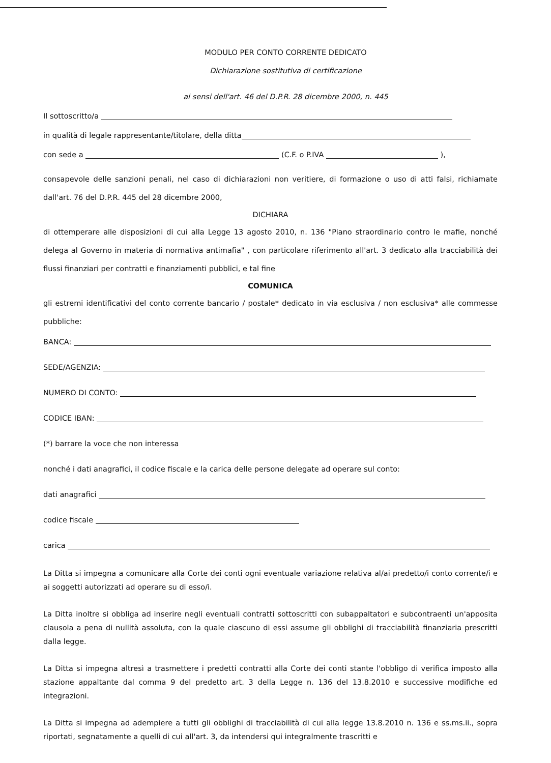MODULO PER CONTO CORRENTE DEDICATO
Dichiarazione sostitutiva di certificazione
ai sensi dell'art. 46 del D.P.R. 28 dicembre 2000, n. 445
Il sottoscritto/a
in qualità di legale rappresentante/titolare, della ditta
con sede a (C.F. o P.IVA ),
consapevole delle sanzioni penali, nel caso di dichiarazioni non veritiere, di formazione o uso di atti falsi, richiamate dall'art. 76 del D.P.R. 445 del 28 dicembre 2000,
DICHIARA
di ottemperare alle disposizioni di cui alla Legge 13 agosto 2010, n. 136 "Piano straordinario contro le mafie, nonché delega al Governo in materia di normativa antimafia" , con particolare riferimento all'art. 3 dedicato alla tracciabilità dei flussi finanziari per contratti e finanziamenti pubblici, e tal fine
COMUNICA
gli estremi identificativi del conto corrente bancario / postale* dedicato in via esclusiva / non esclusiva* alle commesse pubbliche:
BANCA:
SEDE/AGENZIA:
NUMERO DI CONTO:
CODICE IBAN:
(*) barrare la voce che non interessa
nonché i dati anagrafici, il codice fiscale e la carica delle persone delegate ad operare sul conto:
dati anagrafici
codice fiscale
carica
La Ditta si impegna a comunicare alla Corte dei conti ogni eventuale variazione relativa al/ai predetto/i conto corrente/i e ai soggetti autorizzati ad operare su di esso/i.
La Ditta inoltre si obbliga ad inserire negli eventuali contratti sottoscritti con subappaltatori e subcontraenti un'apposita clausola a pena di nullità assoluta, con la quale ciascuno di essi assume gli obblighi di tracciabilità finanziaria prescritti dalla legge.
La Ditta si impegna altresì a trasmettere i predetti contratti alla Corte dei conti stante l'obbligo di verifica imposto alla stazione appaltante dal comma 9 del predetto art. 3 della Legge n. 136 del 13.8.2010 e successive modifiche ed integrazioni.
La Ditta si impegna ad adempiere a tutti gli obblighi di tracciabilità di cui alla legge 13.8.2010 n. 136 e ss.ms.ii., sopra riportati, segnatamente a quelli di cui all'art. 3, da intendersi qui integralmente trascritti e